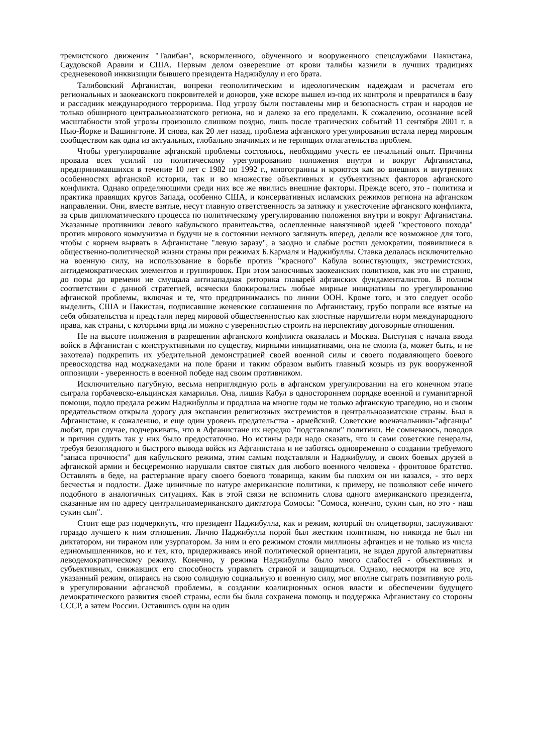тремистского движения "Талибан", вскормленного, обученного и вооруженного спецслужбами Пакистана, Саудовской Аравии и США. Первым делом озверевшие от крови талибы казнили в лучших традициях средневековой инквизиции бывшего президента Наджибуллу и его брата.
Талибовский Афганистан, вопреки геополитическим и идеологическим надеждам и расчетам его региональных и заокеанского покровителей и доноров, уже вскоре вышел из-под их контроля и превратился в базу и рассадник международного терроризма. Под угрозу были поставлены мир и безопасность стран и народов не только обширного центральноазиатского региона, но и далеко за его пределами. К сожалению, осознание всей масштабности этой угрозы произошло слишком поздно, лишь после трагических событий 11 сентября 2001 г. в Нью-Йорке и Вашингтоне. И снова, как 20 лет назад, проблема афганского урегулирования встала перед мировым сообществом как одна из актуальных, глобально значимых и не терпящих отлагательства проблем.
Чтобы урегулирование афганской проблемы состоялось, необходимо учесть ее печальный опыт. Причины провала всех усилий по политическому урегулированию положения внутри и вокруг Афганистана, предпринимавшихся в течение 10 лет с 1982 по 1992 г., многогранны и кроются как во внешних и внутренних особенностях афганской истории, так и во множестве объективных и субъективных факторов афганского конфликта. Однако определяющими среди них все же явились внешние факторы. Прежде всего, это - политика и практика правящих кругов Запада, особенно США, и консервативных исламских режимов региона на афганском направлении. Они, вместе взятые, несут главную ответственность за затяжку и ужесточение афганского конфликта, за срыв дипломатического процесса по политическому урегулированию положения внутри и вокруг Афганистана. Указанные противники левого кабульского правительства, ослепленные навязчивой идеей "крестового похода" против мирового коммунизма и будучи не в состоянии немного заглянуть вперед, делали все возможное для того, чтобы с корнем вырвать в Афганистане "левую заразу", а заодно и слабые ростки демократии, появившиеся в общественно-политической жизни страны при режимах Б.Кармаля и Наджибуллы. Ставка делалась исключительно на военную силу, на использование в борьбе против "красного" Кабула воинствующих, экстремистских, антидемократических элементов и группировок. При этом заносчивых заокеанских политиков, как это ни странно, до поры до времени не смущала антизападная риторика главарей афганских фундаменталистов. В полном соответствии с данной стратегией, всячески блокировались любые мирные инициативы по урегулированию афганской проблемы, включая и те, что предпринимались по линии ООН. Кроме того, и это следует особо выделить, США и Пакистан, подписавшие женевские соглашения по Афганистану, грубо попрали все взятые на себя обязательства и предстали перед мировой общественностью как злостные нарушители норм международного права, как страны, с которыми вряд ли можно с уверенностью строить на перспективу договорные отношения.
Не на высоте положения в разрешении афганского конфликта оказалась и Москва. Выступая с начала ввода войск в Афганистан с конструктивными по существу, мирными инициативами, она не смогла (а, может быть, и не захотела) подкрепить их убедительной демонстрацией своей военной силы и своего подавляющего боевого превосходства над моджахедами на поле брани и таким образом выбить главный козырь из рук вооруженной оппозиции - уверенность в военной победе над своим противником.
Исключительно пагубную, весьма неприглядную роль в афганском урегулировании на его конечном этапе сыграла горбачевско-ельцинская камарилья. Она, лишив Кабул в одностороннем порядке военной и гуманитарной помощи, подло предала режим Наджибуллы и продлила на многие годы не только афганскую трагедию, но и своим предательством открыла дорогу для экспансии религиозных экстремистов в центральноазиатские страны. Был в Афганистане, к сожалению, и еще один уровень предательства - армейский. Советские военачальники-"афганцы" любят, при случае, подчеркивать, что в Афганистане их нередко "подставляли" политики. Не сомневаюсь, поводов и причин судить так у них было предостаточно. Но истины ради надо сказать, что и сами советские генералы, требуя безоглядного и быстрого вывода войск из Афганистана и не заботясь одновременно о создании требуемого "запаса прочности" для кабульского режима, этим самым подставляли и Наджибуллу, и своих боевых друзей в афганской армии и бесцеремонно нарушали святое святых для любого военного человека - фронтовое братство. Оставлять в беде, на растерзание врагу своего боевого товарища, каким бы плохим он ни казался, - это верх бесчестья и подлости. Даже циничные по натуре американские политики, к примеру, не позволяют себе ничего подобного в аналогичных ситуациях. Как в этой связи не вспомнить слова одного американского президента, сказанные им по адресу центральноамериканского диктатора Сомосы: "Сомоса, конечно, сукин сын, но это - наш сукин сын".
Стоит еще раз подчеркнуть, что президент Наджибулла, как и режим, который он олицетворял, заслуживают гораздо лучшего к ним отношения. Лично Наджибулла порой был жестким политиком, но никогда не был ни диктатором, ни тираном или узурпатором. За ним и его режимом стояли миллионы афганцев и не только из числа единомышленников, но и тех, кто, придерживаясь иной политической ориентации, не видел другой альтернативы леводемократическому режиму. Конечно, у режима Наджибуллы было много слабостей - объективных и субъективных, снижавших его способность управлять страной и защищаться. Однако, несмотря на все это, указанный режим, опираясь на свою солидную социальную и военную силу, мог вполне сыграть позитивную роль в урегулировании афганской проблемы, в создании коалиционных основ власти и обеспечении будущего демократического развития своей страны, если бы была сохранена помощь и поддержка Афганистану со стороны СССР, а затем России. Оставшись один на один